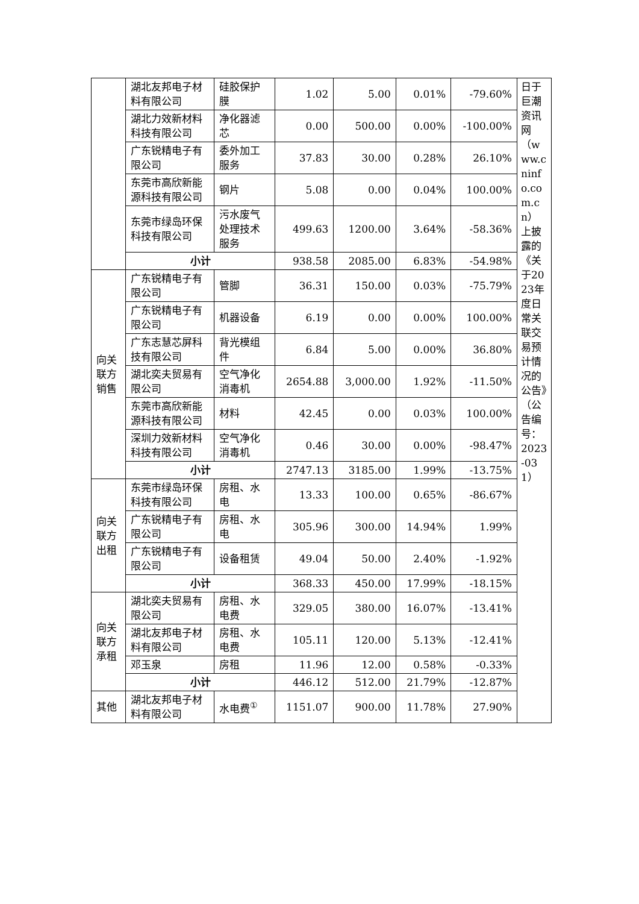| | 湖北友邦电子材料有限公司 | 硅胶保护膜 | 1.02 | 5.00 | 0.01% | -79.60% | 日于巨潮资讯网（www.cninfo.com.cn）上披露的《关于2023年度日常关联交易预计情况的公告》（公告编号：2023-031） |
| | 湖北力效新材料科技有限公司 | 净化器滤芯 | 0.00 | 500.00 | 0.00% | -100.00% | |
| | 广东锐精电子有限公司 | 委外加工服务 | 37.83 | 30.00 | 0.28% | 26.10% | |
| | 东莞市高欣新能源科技有限公司 | 钢片 | 5.08 | 0.00 | 0.04% | 100.00% | |
| | 东莞市绿岛环保科技有限公司 | 污水废气处理技术服务 | 499.63 | 1200.00 | 3.64% | -58.36% | |
| | 小计 | | 938.58 | 2085.00 | 6.83% | -54.98% | |
| 向关联方销售 | 广东锐精电子有限公司 | 管脚 | 36.31 | 150.00 | 0.03% | -75.79% | |
| | 广东锐精电子有限公司 | 机器设备 | 6.19 | 0.00 | 0.00% | 100.00% | |
| | 广东志慧芯屏科技有限公司 | 背光模组件 | 6.84 | 5.00 | 0.00% | 36.80% | |
| | 湖北奕夫贸易有限公司 | 空气净化消毒机 | 2654.88 | 3,000.00 | 1.92% | -11.50% | |
| | 东莞市高欣新能源科技有限公司 | 材料 | 42.45 | 0.00 | 0.03% | 100.00% | |
| | 深圳力效新材料科技有限公司 | 空气净化消毒机 | 0.46 | 30.00 | 0.00% | -98.47% | |
| | 小计 | | 2747.13 | 3185.00 | 1.99% | -13.75% | |
| 向关联方出租 | 东莞市绿岛环保科技有限公司 | 房租、水电 | 13.33 | 100.00 | 0.65% | -86.67% | |
| | 广东锐精电子有限公司 | 房租、水电 | 305.96 | 300.00 | 14.94% | 1.99% | |
| | 广东锐精电子有限公司 | 设备租赁 | 49.04 | 50.00 | 2.40% | -1.92% | |
| | 小计 | | 368.33 | 450.00 | 17.99% | -18.15% | |
| 向关联方承租 | 湖北奕夫贸易有限公司 | 房租、水电费 | 329.05 | 380.00 | 16.07% | -13.41% | |
| | 湖北友邦电子材料有限公司 | 房租、水电费 | 105.11 | 120.00 | 5.13% | -12.41% | |
| | 邓玉泉 | 房租 | 11.96 | 12.00 | 0.58% | -0.33% | |
| | 小计 | | 446.12 | 512.00 | 21.79% | -12.87% | |
| 其他 | 湖北友邦电子材料有限公司 | 水电费<sup>①</sup> | 1151.07 | 900.00 | 11.78% | 27.90% | |